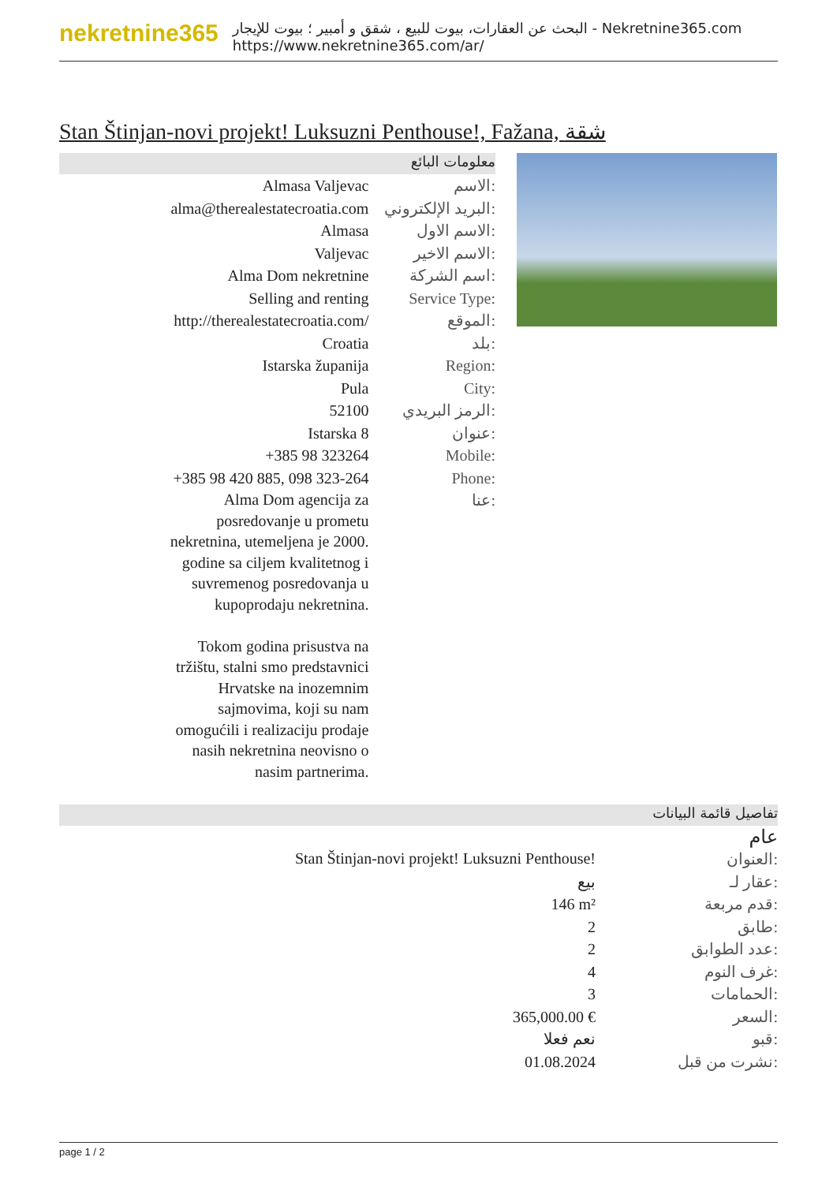nekretnine365
البحث عن العقارات، بيوت للبيع ، شقق و أمبير ؛ بيوت للإيجار - Nekretnine365.com
https://www.nekretnine365.com/ar/
Stan Štinjan-novi projekt! Luksuzni Penthouse!, Fažana, شقة
معلومات البائع
| Almasa Valjevac | الاسم: |
| alma@therealestatecroatia.com | البريد الإلكتروني: |
| Almasa | الاسم الاول: |
| Valjevac | الاسم الاخير: |
| Alma Dom nekretnine | اسم الشركة: |
| Selling and renting | Service Type: |
| http://therealestatecroatia.com/ | الموقع: |
| Croatia | بلد: |
| Istarska županija | Region: |
| Pula | City: |
| 52100 | الرمز البريدي: |
| Istarska 8 | عنوان: |
| +385 98 323264 | Mobile: |
| +385 98 420 885, 098 323-264 | Phone: |
| Alma Dom agencija za posredovanje u prometu nekretnina, utemeljena je 2000. godine sa ciljem kvalitetnog i suvremenog posredovanja u kupoprodaju nekretnina. Tokom godina prisustva na tržištu, stalni smo predstavnici Hrvatske na inozemnim sajmovima, koji su nam omogućili i realizaciju prodaje nasih nekretnina neovisno o nasim partnerima. | عنا: |
تفاصيل قائمة البيانات
عام
| Stan Štinjan-novi projekt! Luksuzni Penthouse! | العنوان: |
| بيع | عقار لـ: |
| 146 m² | قدم مربعة: |
| 2 | طابق: |
| 2 | عدد الطوابق: |
| 4 | غرف النوم: |
| 3 | الحمامات: |
| 365,000.00 € | السعر: |
| نعم فعلا | قبو: |
| 01.08.2024 | نشرت من قبل: |
page 1 / 2